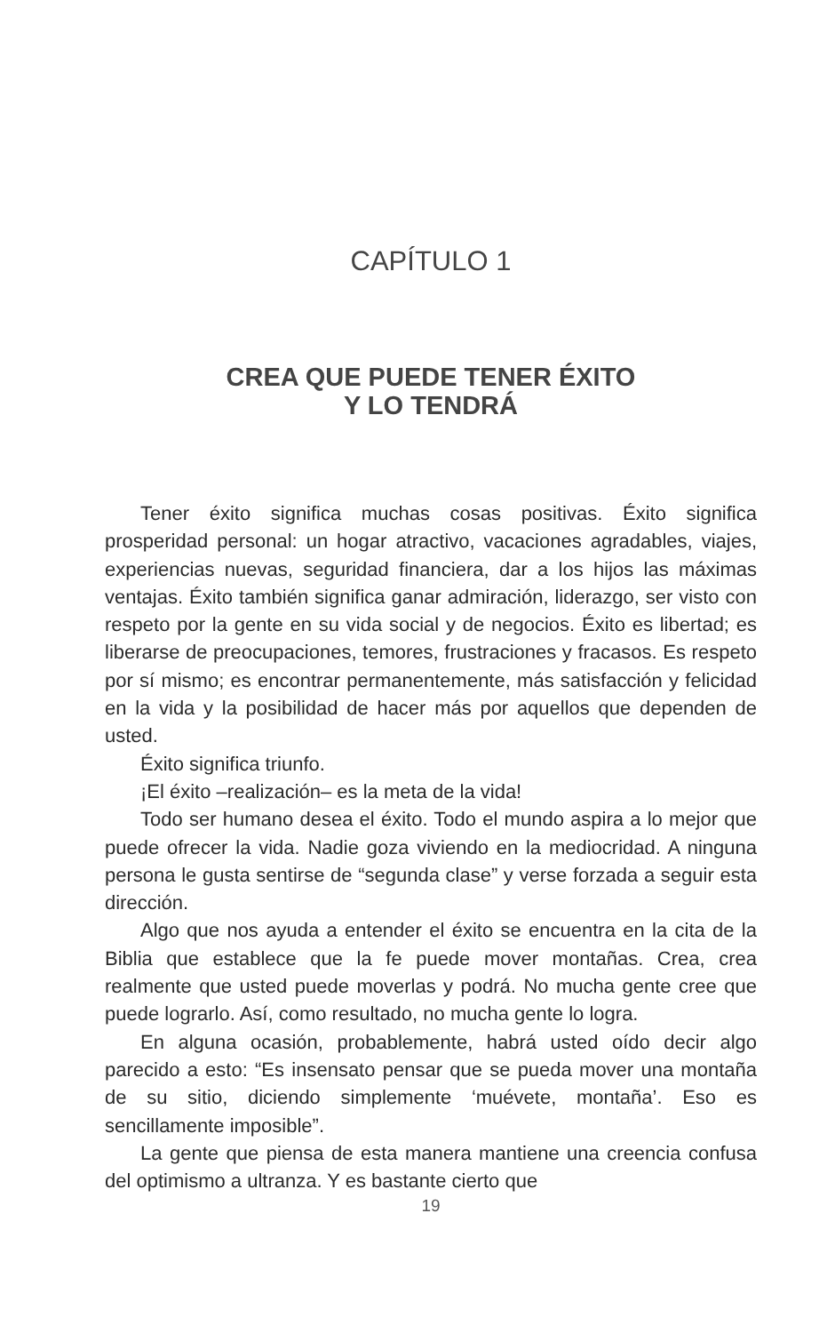CAPÍTULO 1
CREA QUE PUEDE TENER ÉXITO
Y LO TENDRÁ
Tener éxito significa muchas cosas positivas. Éxito significa prosperidad personal: un hogar atractivo, vacaciones agradables, viajes, experiencias nuevas, seguridad financiera, dar a los hijos las máximas ventajas. Éxito también significa ganar admiración, liderazgo, ser visto con respeto por la gente en su vida social y de negocios. Éxito es libertad; es liberarse de preocupaciones, temores, frustraciones y fracasos. Es respeto por sí mismo; es encontrar permanentemente, más satisfacción y felicidad en la vida y la posibilidad de hacer más por aquellos que dependen de usted.
Éxito significa triunfo.
¡El éxito –realización– es la meta de la vida!
Todo ser humano desea el éxito. Todo el mundo aspira a lo mejor que puede ofrecer la vida. Nadie goza viviendo en la mediocridad. A ninguna persona le gusta sentirse de “segunda clase” y verse forzada a seguir esta dirección.
Algo que nos ayuda a entender el éxito se encuentra en la cita de la Biblia que establece que la fe puede mover montañas. Crea, crea realmente que usted puede moverlas y podrá. No mucha gente cree que puede lograrlo. Así, como resultado, no mucha gente lo logra.
En alguna ocasión, probablemente, habrá usted oído decir algo parecido a esto: “Es insensato pensar que se pueda mover una montaña de su sitio, diciendo simplemente ‘muévete, montaña’. Eso es sencillamente imposible”.
La gente que piensa de esta manera mantiene una creencia confusa del optimismo a ultranza. Y es bastante cierto que
19